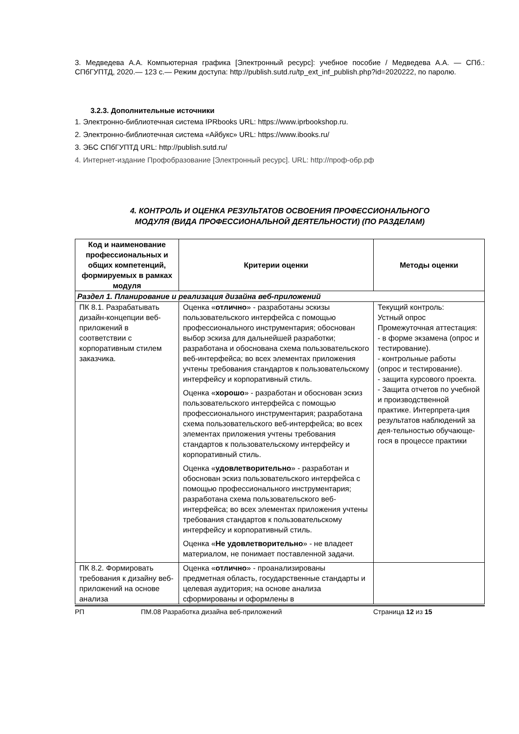3. Медведева А.А. Компьютерная графика [Электронный ресурс]: учебное пособие / Медведева А.А. — СПб.: СПбГУПТД, 2020.— 123 с.— Режим доступа: http://publish.sutd.ru/tp_ext_inf_publish.php?id=2020222, по паролю.
3.2.3. Дополнительные источники
1. Электронно-библиотечная система IPRbooks URL: https://www.iprbookshop.ru.
2. Электронно-библиотечная система «Айбукс» URL: https://www.ibooks.ru/
3. ЭБС СПбГУПТД URL: http://publish.sutd.ru/
4. Интернет-издание Профобразование [Электронный ресурс]. URL: http://проф-обр.рф
4. КОНТРОЛЬ И ОЦЕНКА РЕЗУЛЬТАТОВ ОСВОЕНИЯ ПРОФЕССИОНАЛЬНОГО
МОДУЛЯ (ВИДА ПРОФЕССИОНАЛЬНОЙ ДЕЯТЕЛЬНОСТИ) (ПО РАЗДЕЛАМ)
| Код и наименование профессиональных и общих компетенций, формируемых в рамках модуля | Критерии оценки | Методы оценки |
| --- | --- | --- |
| Раздел 1. Планирование и реализация дизайна веб-приложений | | |
| ПК 8.1. Разрабатывать дизайн-концепции веб-приложений в соответствии с корпоративным стилем заказчика. | Оценка « отлично » - разработаны эскизы пользовательского интерфейса с помощью профессионального инструментария; обоснован выбор эскиза для дальнейшей разработки; разработана и обоснована схема пользовательского веб-интерфейса; во всех элементах приложения учтены требования стандартов к пользовательскому интерфейсу и корпоративный стиль. Оценка « хорошо » - разработан и обоснован эскиз пользовательского интерфейса с помощью профессионального инструментария; разработана схема пользовательского веб-интерфейса; во всех элементах приложения учтены требования стандартов к пользовательскому интерфейсу и корпоративный стиль. Оценка « удовлетворительно » - разработан и обоснован эскиз пользовательского интерфейса с помощью профессионального инструментария; разработана схема пользовательского веб-интерфейса; во всех элементах приложения учтены требования стандартов к пользовательскому интерфейсу и корпоративный стиль. Оценка « Не удовлетворительно » - не владеет материалом, не понимает поставленной задачи. | Текущий контроль: Устный опрос Промежуточная аттестация: - в форме экзамена (опрос и тестирование). - контрольные работы (опрос и тестирование). - защита курсового проекта. - Защита отчетов по учебной и производственной практике. Интерпрета-ция результатов наблюдений за дея-тельностью обучающе-гося в процессе практики |
| ПК 8.2. Формировать требования к дизайну веб-приложений на основе анализа | Оценка « отлично » - проанализированы предметная область, государственные стандарты и целевая аудитория; на основе анализа сформированы и оформлены в | |
РП ПМ.08 Разработка дизайна веб-приложений Страница 12 из 15